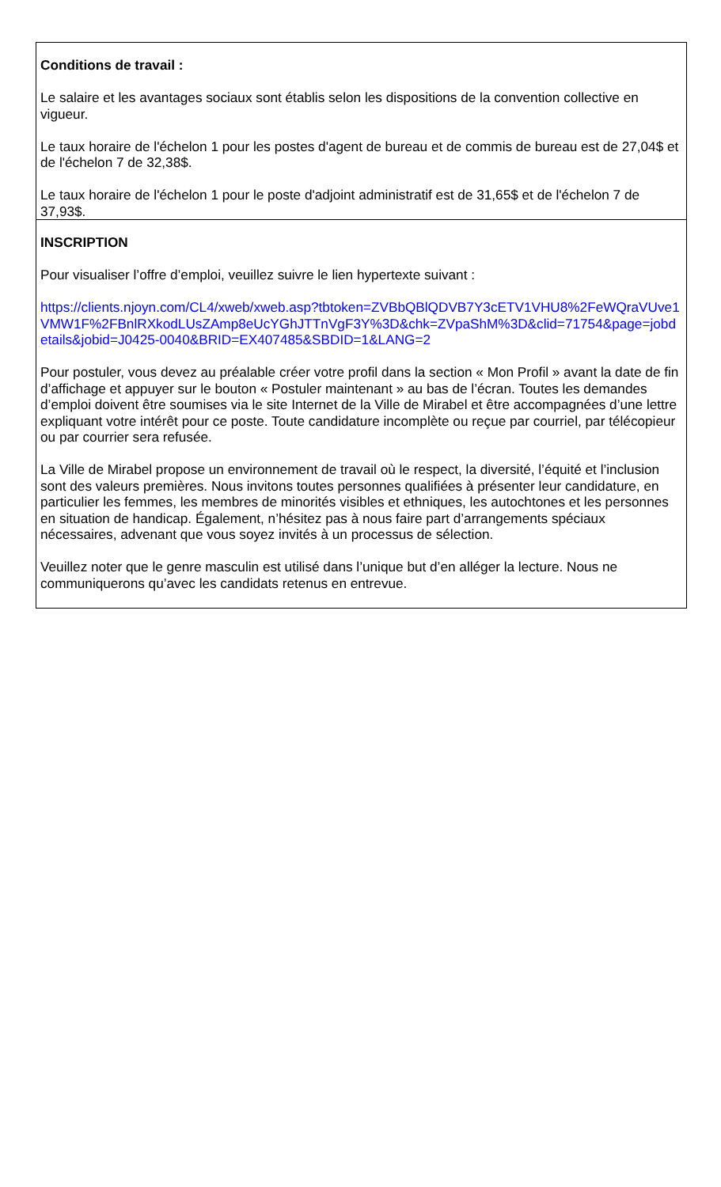Conditions de travail :
Le salaire et les avantages sociaux sont établis selon les dispositions de la convention collective en vigueur.
Le taux horaire de l'échelon 1 pour les postes d'agent de bureau et de commis de bureau est de 27,04$ et de l'échelon 7 de 32,38$.
Le taux horaire de l'échelon 1 pour le poste d'adjoint administratif est de 31,65$ et de l'échelon 7 de 37,93$.
INSCRIPTION
Pour visualiser l’offre d’emploi, veuillez suivre le lien hypertexte suivant :
https://clients.njoyn.com/CL4/xweb/xweb.asp?tbtoken=ZVBbQBlQDVB7Y3cETV1VHU8%2FeWQraVUve1VMW1F%2FBnlRXkodLUsZAmp8eUcYGhJTTnVgF3Y%3D&chk=ZVpaShM%3D&clid=71754&page=jobdetails&jobid=J0425-0040&BRID=EX407485&SBDID=1&LANG=2
Pour postuler, vous devez au préalable créer votre profil dans la section « Mon Profil » avant la date de fin d’affichage et appuyer sur le bouton « Postuler maintenant » au bas de l’écran. Toutes les demandes d’emploi doivent être soumises via le site Internet de la Ville de Mirabel et être accompagnées d’une lettre expliquant votre intérêt pour ce poste. Toute candidature incomplète ou reçue par courriel, par télécopieur ou par courrier sera refusée.
La Ville de Mirabel propose un environnement de travail où le respect, la diversité, l’équité et l’inclusion sont des valeurs premières. Nous invitons toutes personnes qualifiées à présenter leur candidature, en particulier les femmes, les membres de minorités visibles et ethniques, les autochtones et les personnes en situation de handicap. Également, n’hésitez pas à nous faire part d’arrangements spéciaux nécessaires, advenant que vous soyez invités à un processus de sélection.
Veuillez noter que le genre masculin est utilisé dans l’unique but d’en alléger la lecture. Nous ne communiquerons qu’avec les candidats retenus en entrevue.